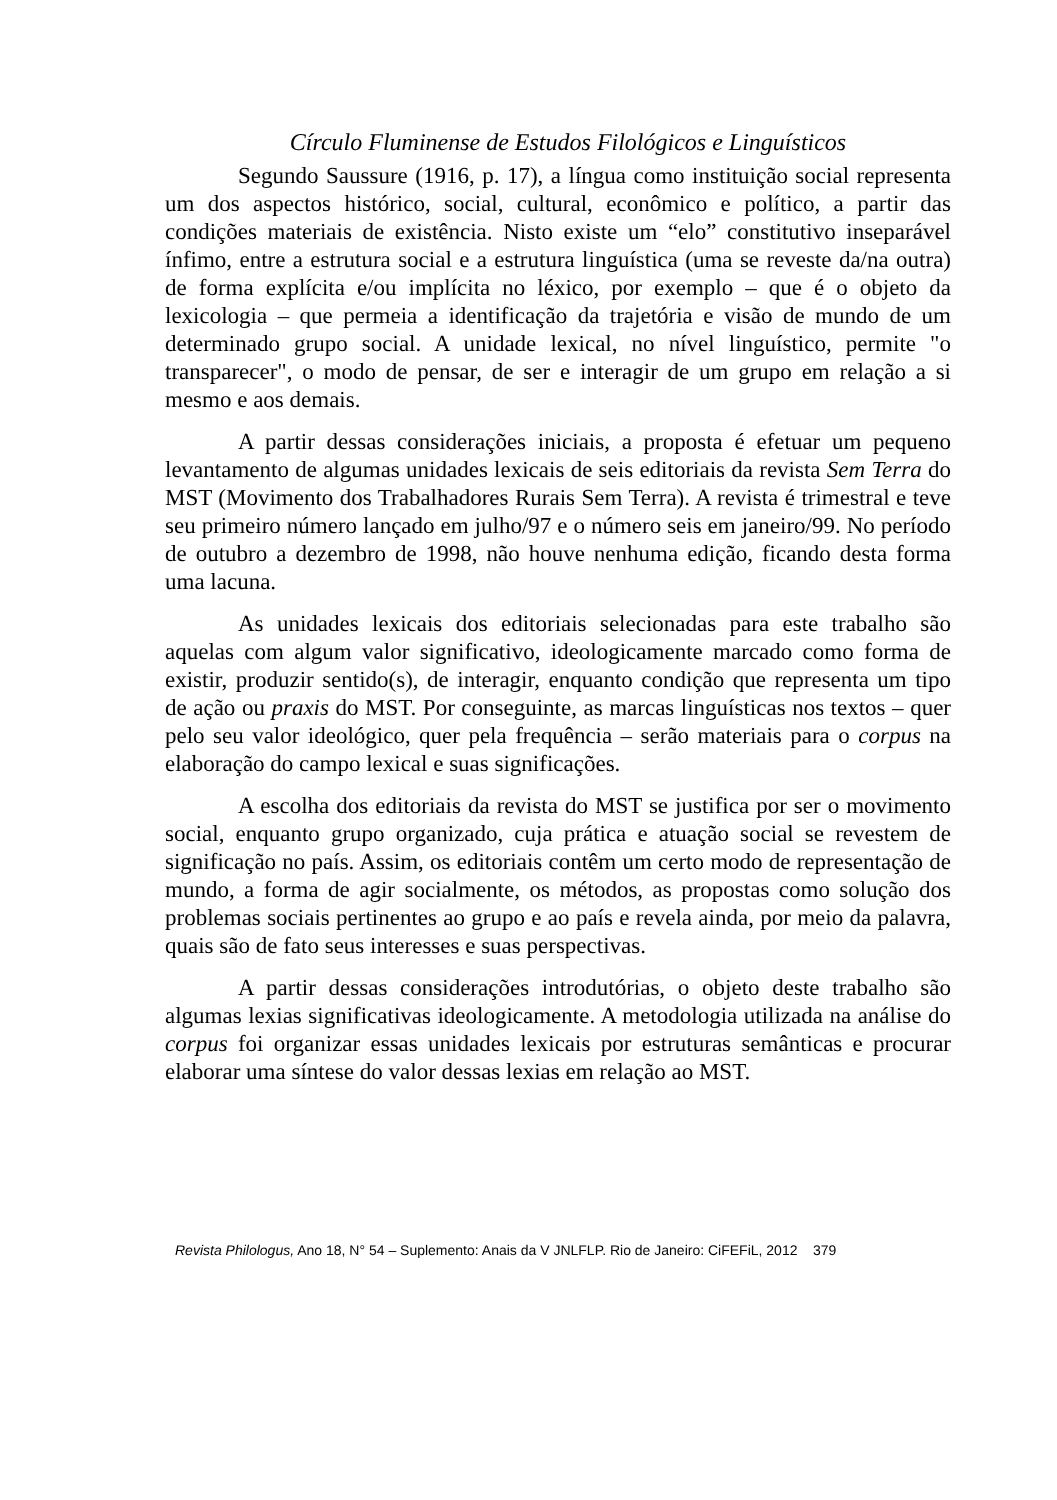Círculo Fluminense de Estudos Filológicos e Linguísticos
Segundo Saussure (1916, p. 17), a língua como instituição social representa um dos aspectos histórico, social, cultural, econômico e político, a partir das condições materiais de existência. Nisto existe um “elo” constitutivo inseparável ínfimo, entre a estrutura social e a estrutura linguística (uma se reveste da/na outra) de forma explícita e/ou implícita no léxico, por exemplo – que é o objeto da lexicologia – que permeia a identificação da trajetória e visão de mundo de um determinado grupo social. A unidade lexical, no nível linguístico, permite "o transparecer", o modo de pensar, de ser e interagir de um grupo em relação a si mesmo e aos demais.
A partir dessas considerações iniciais, a proposta é efetuar um pequeno levantamento de algumas unidades lexicais de seis editoriais da revista Sem Terra do MST (Movimento dos Trabalhadores Rurais Sem Terra). A revista é trimestral e teve seu primeiro número lançado em julho/97 e o número seis em janeiro/99. No período de outubro a dezembro de 1998, não houve nenhuma edição, ficando desta forma uma lacuna.
As unidades lexicais dos editoriais selecionadas para este trabalho são aquelas com algum valor significativo, ideologicamente marcado como forma de existir, produzir sentido(s), de interagir, enquanto condição que representa um tipo de ação ou praxis do MST. Por conseguinte, as marcas linguísticas nos textos – quer pelo seu valor ideológico, quer pela frequência – serão materiais para o corpus na elaboração do campo lexical e suas significações.
A escolha dos editoriais da revista do MST se justifica por ser o movimento social, enquanto grupo organizado, cuja prática e atuação social se revestem de significação no país. Assim, os editoriais contêm um certo modo de representação de mundo, a forma de agir socialmente, os métodos, as propostas como solução dos problemas sociais pertinentes ao grupo e ao país e revela ainda, por meio da palavra, quais são de fato seus interesses e suas perspectivas.
A partir dessas considerações introdutórias, o objeto deste trabalho são algumas lexias significativas ideologicamente. A metodologia utilizada na análise do corpus foi organizar essas unidades lexicais por estruturas semânticas e procurar elaborar uma síntese do valor dessas lexias em relação ao MST.
Revista Philologus, Ano 18, N° 54 – Suplemento: Anais da V JNLFLP. Rio de Janeiro: CiFEFiL, 2012 379